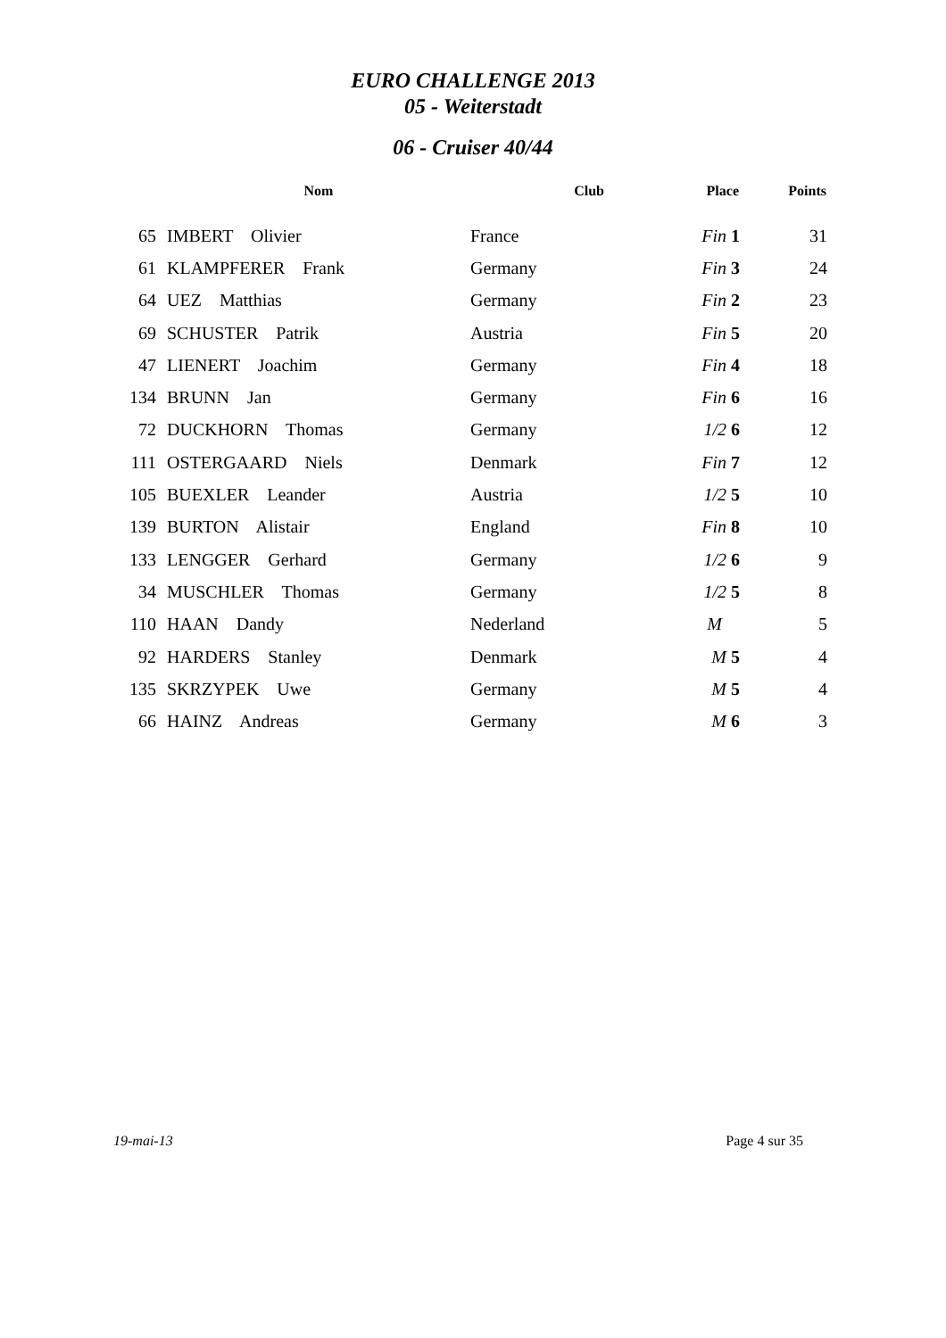EURO CHALLENGE 2013
05 - Weiterstadt
06 - Cruiser 40/44
| | Nom | Club | Place | Points |
| --- | --- | --- | --- | --- |
| 65 | IMBERT Olivier | France | Fin 1 | 31 |
| 61 | KLAMPFERER Frank | Germany | Fin 3 | 24 |
| 64 | UEZ Matthias | Germany | Fin 2 | 23 |
| 69 | SCHUSTER Patrik | Austria | Fin 5 | 20 |
| 47 | LIENERT Joachim | Germany | Fin 4 | 18 |
| 134 | BRUNN Jan | Germany | Fin 6 | 16 |
| 72 | DUCKHORN Thomas | Germany | 1/2 6 | 12 |
| 111 | OSTERGAARD Niels | Denmark | Fin 7 | 12 |
| 105 | BUEXLER Leander | Austria | 1/2 5 | 10 |
| 139 | BURTON Alistair | England | Fin 8 | 10 |
| 133 | LENGGER Gerhard | Germany | 1/2 6 | 9 |
| 34 | MUSCHLER Thomas | Germany | 1/2 5 | 8 |
| 110 | HAAN Dandy | Nederland | M | 5 |
| 92 | HARDERS Stanley | Denmark | M 5 | 4 |
| 135 | SKRZYPEK Uwe | Germany | M 5 | 4 |
| 66 | HAINZ Andreas | Germany | M 6 | 3 |
19-mai-13 Page 4 sur 35